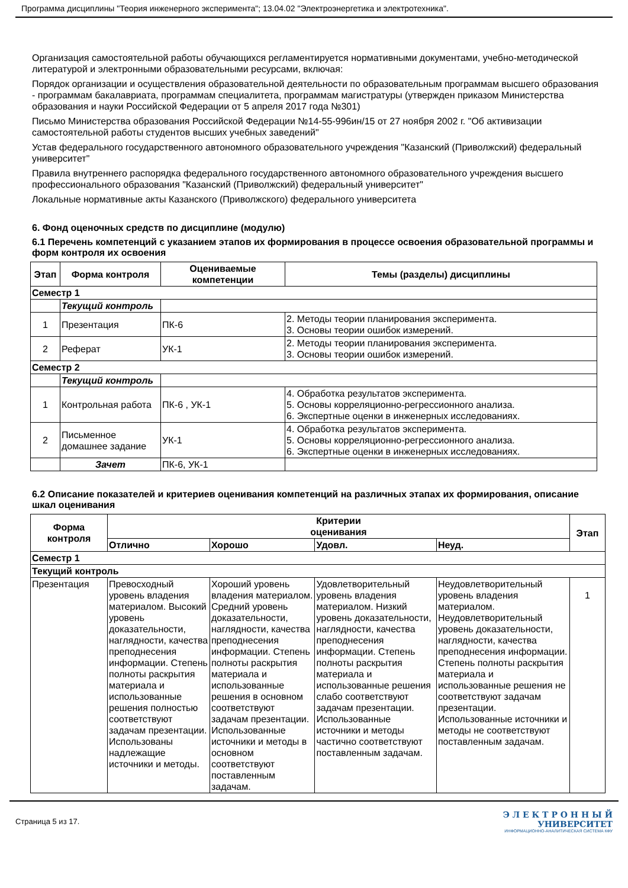Программа дисциплины "Теория инженерного эксперимента"; 13.04.02 "Электроэнергетика и электротехника".
Организация самостоятельной работы обучающихся регламентируется нормативными документами, учебно-методической литературой и электронными образовательными ресурсами, включая:
Порядок организации и осуществления образовательной деятельности по образовательным программам высшего образования - программам бакалавриата, программам специалитета, программам магистратуры (утвержден приказом Министерства образования и науки Российской Федерации от 5 апреля 2017 года №301)
Письмо Министерства образования Российской Федерации №14-55-996ин/15 от 27 ноября 2002 г. "Об активизации самостоятельной работы студентов высших учебных заведений"
Устав федерального государственного автономного образовательного учреждения "Казанский (Приволжский) федеральный университет"
Правила внутреннего распорядка федерального государственного автономного образовательного учреждения высшего профессионального образования "Казанский (Приволжский) федеральный университет"
Локальные нормативные акты Казанского (Приволжского) федерального университета
6. Фонд оценочных средств по дисциплине (модулю)
6.1 Перечень компетенций с указанием этапов их формирования в процессе освоения образовательной программы и форм контроля их освоения
| Этап | Форма контроля | Оцениваемые компетенции | Темы (разделы) дисциплины |
| --- | --- | --- | --- |
| Семестр 1 | | | |
| | Текущий контроль | | |
| 1 | Презентация | ПК-6 | 2. Методы теории планирования эксперимента. 3. Основы теории ошибок измерений. |
| 2 | Реферат | УК-1 | 2. Методы теории планирования эксперимента. 3. Основы теории ошибок измерений. |
| Семестр 2 | | | |
| | Текущий контроль | | |
| 1 | Контрольная работа | ПК-6 , УК-1 | 4. Обработка результатов эксперимента. 5. Основы корреляционно-регрессионного анализа. 6. Экспертные оценки в инженерных исследованиях. |
| 2 | Письменное домашнее задание | УК-1 | 4. Обработка результатов эксперимента. 5. Основы корреляционно-регрессионного анализа. 6. Экспертные оценки в инженерных исследованиях. |
| | Зачет | ПК-6, УК-1 | |
6.2 Описание показателей и критериев оценивания компетенций на различных этапах их формирования, описание шкал оценивания
| Форма контроля | Критерии оценивания | | | | Этап |
| --- | --- | --- | --- | --- | --- |
| | Отлично | Хорошо | Удовл. | Неуд. | |
| Семестр 1 | | | | | |
| Текущий контроль | | | | | |
| Презентация | Превосходный уровень владения материалом. Высокий уровень доказательности, наглядности, качества преподнесения информации. Степень полноты раскрытия материала и использованные решения полностью соответствуют задачам презентации. Использованы надлежащие источники и методы. | Хороший уровень владения материалом. Средний уровень доказательности, наглядности, качества преподнесения информации. Степень полноты раскрытия материала и использованные решения в основном соответствуют задачам презентации. Использованные источники и методы в основном соответствуют поставленным задачам. | Удовлетворительный уровень владения материалом. Низкий уровень доказательности, наглядности, качества преподнесения информации. Степень полноты раскрытия материала и использованные решения слабо соответствуют задачам презентации. Использованные источники и методы частично соответствуют поставленным задачам. | Неудовлетворительный уровень владения материалом. Неудовлетворительный уровень доказательности, наглядности, качества преподнесения информации. Степень полноты раскрытия материала и использованные решения не соответствуют задачам презентации. Использованные источники и методы не соответствуют поставленным задачам. | 1 |
Страница 5 из 17.
Э Л Е К Т Р О Н Н Ы Й
УНИВЕРСИТЕТ
ИНФОРМАЦИОННО-АНАЛИТИЧЕСКАЯ СИСТЕМА КФУ